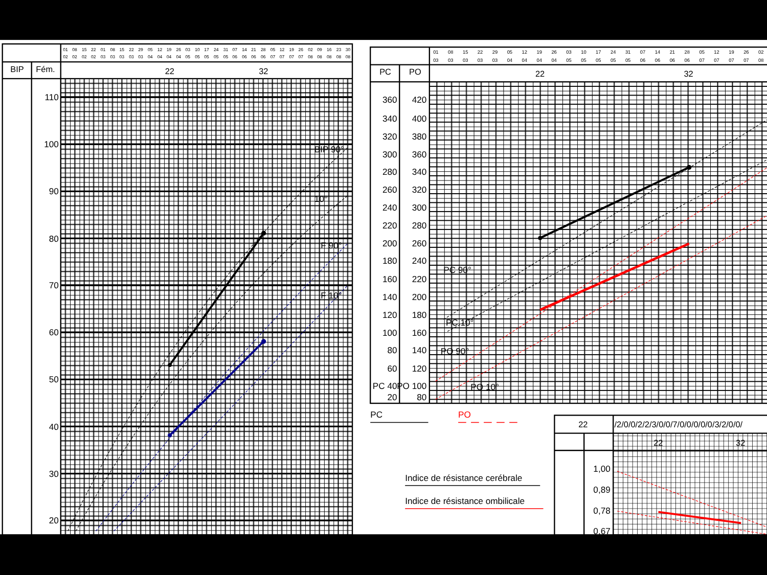01
02
08
02
15
02
22
02
01
03
08
03
15
03
22
03
29
03
05
04
12
04
19
04
26
04
03
05
10
05
17
05
24
05
31
05
07
06
14
06
21
06
28
06
05
07
12
07
19
07
26
07
02
08
09
08
16
08
23
08
30
08
BIP
Fém.
22
32
110
100
90
80
70
60
50
40
30
20
BIP 90°
10°
F 90°
F 10°
01
03
08
03
15
03
22
03
29
03
05
04
12
04
19
04
26
04
03
05
10
05
17
05
24
05
31
05
07
06
14
06
21
06
28
06
05
07
12
07
19
07
26
07
02
08
PC
PO
22
32
360
420
340
400
320
380
300
360
280
340
260
320
240
300
220
280
200
260
180
240
160
220
140
200
120
180
100
160
80
140
60
120
PC 40
PO 100
20
80
PC 90°
PC 10°
PO 90°
PO 10°
PC
PO
Indice de résistance cerébrale
Indice de résistance ombilicale
22
/2/0/0/2/2/3/0/0/7/0/0/0/0/0/3/2/0/0/
22
32
1,00
0,89
0,78
0,67